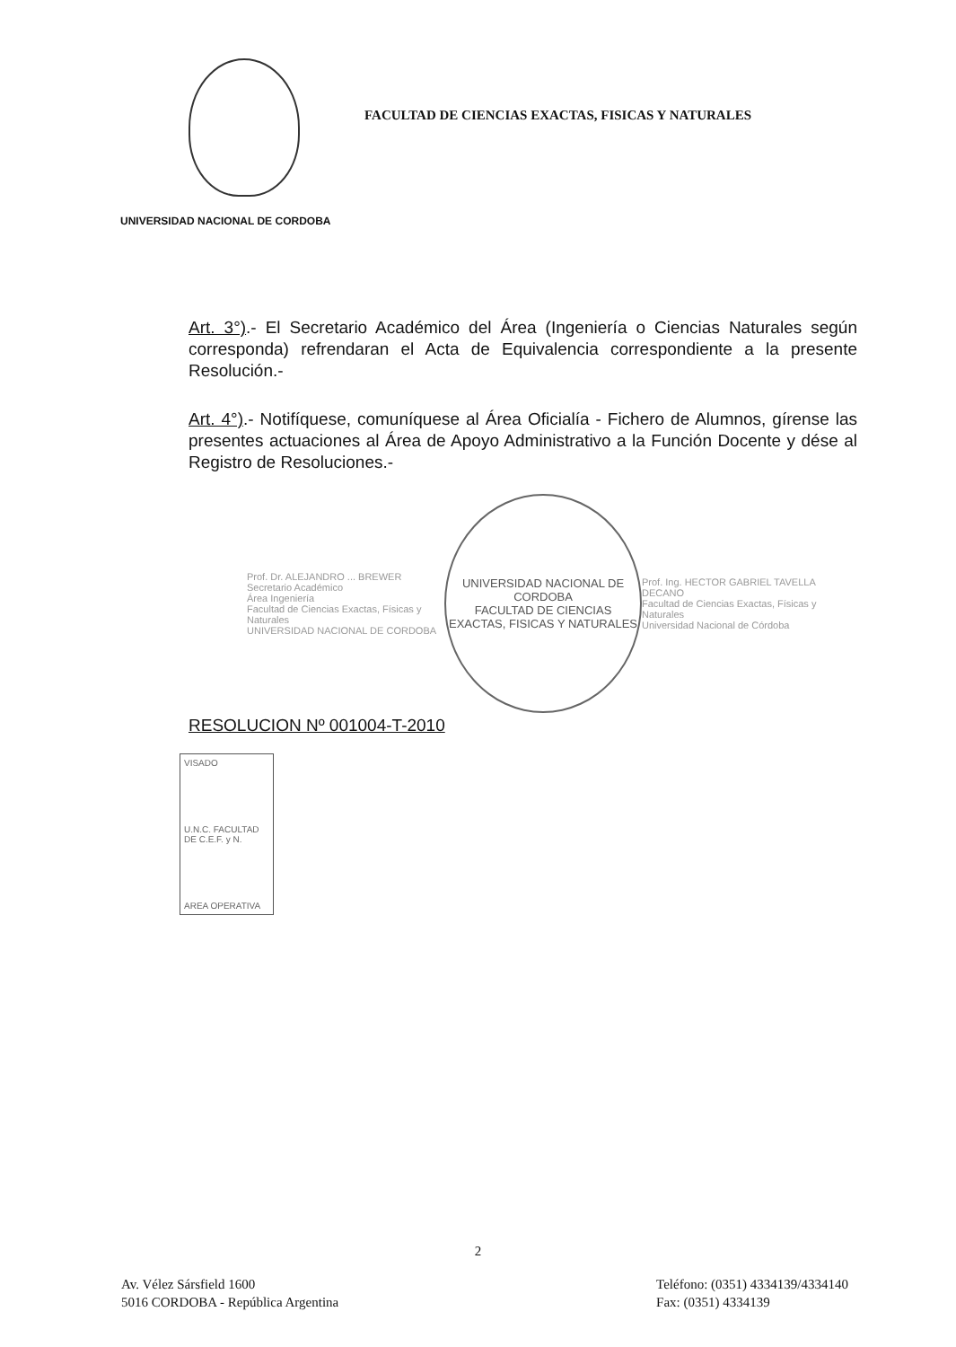FACULTAD DE CIENCIAS EXACTAS, FISICAS Y NATURALES
UNIVERSIDAD NACIONAL DE CORDOBA
Art. 3°).- El Secretario Académico del Área (Ingeniería o Ciencias Naturales según corresponda) refrendaran el Acta de Equivalencia correspondiente a la presente Resolución.-
Art. 4°).- Notifíquese, comuníquese al Área Oficialía - Fichero de Alumnos, gírense las presentes actuaciones al Área de Apoyo Administrativo a la Función Docente y dése al Registro de Resoluciones.-
Prof. Dr. ALEJANDRO ... BREWER
Secretario Académico
Área Ingeniería
Facultad de Ciencias Exactas, Físicas y Naturales
UNIVERSIDAD NACIONAL DE CORDOBA
UNIVERSIDAD NACIONAL DE CORDOBA
FACULTAD DE CIENCIAS EXACTAS, FISICAS Y NATURALES
Prof. Ing. HECTOR GABRIEL TAVELLA
DECANO
Facultad de Ciencias Exactas, Físicas y Naturales
Universidad Nacional de Córdoba
RESOLUCION Nº 001004-T-2010
VISADO
U.N.C. FACULTAD DE C.E.F. y N.
AREA OPERATIVA
2
Av. Vélez Sársfield 1600
5016 CORDOBA - República Argentina
Teléfono: (0351) 4334139/4334140
Fax: (0351) 4334139